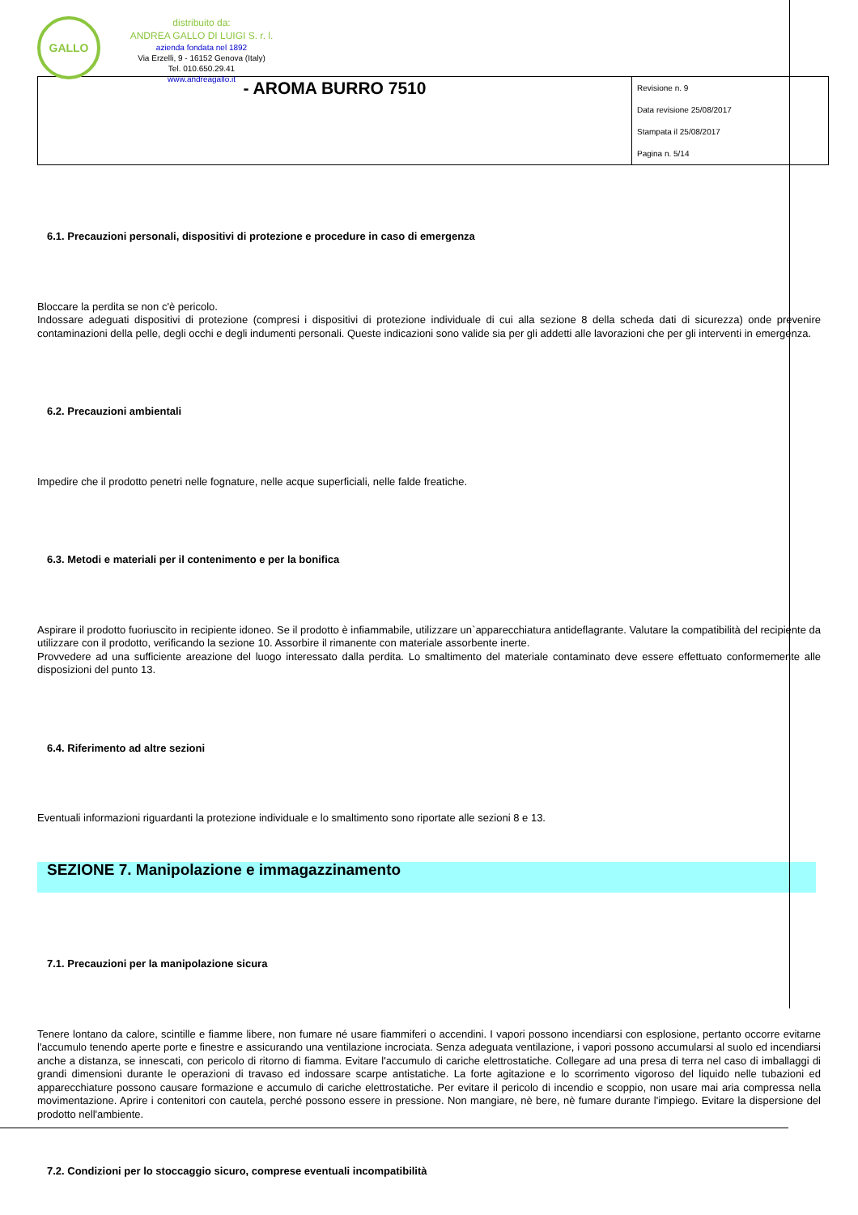GALLO
distribuito da:
ANDREA GALLO DI LUIGI S. r. l.
azienda fondata nel 1892
Via Erzelli, 9 - 16152 Genova (Italy)
Tel. 010.650.29.41
www.andreagallo.it
| - AROMA BURRO 7510 | Revisione n. 9 Data revisione 25/08/2017 Stampata il 25/08/2017 Pagina n. 5/14 |
6.1. Precauzioni personali, dispositivi di protezione e procedure in caso di emergenza
Bloccare la perdita se non c'è pericolo.
Indossare adeguati dispositivi di protezione (compresi i dispositivi di protezione individuale di cui alla sezione 8 della scheda dati di sicurezza) onde prevenire contaminazioni della pelle, degli occhi e degli indumenti personali. Queste indicazioni sono valide sia per gli addetti alle lavorazioni che per gli interventi in emergenza.
6.2. Precauzioni ambientali
Impedire che il prodotto penetri nelle fognature, nelle acque superficiali, nelle falde freatiche.
6.3. Metodi e materiali per il contenimento e per la bonifica
Aspirare il prodotto fuoriuscito in recipiente idoneo. Se il prodotto è infiammabile, utilizzare un`apparecchiatura antideflagrante. Valutare la compatibilità del recipiente da utilizzare con il prodotto, verificando la sezione 10. Assorbire il rimanente con materiale assorbente inerte.
Provvedere ad una sufficiente areazione del luogo interessato dalla perdita. Lo smaltimento del materiale contaminato deve essere effettuato conformemente alle disposizioni del punto 13.
6.4. Riferimento ad altre sezioni
Eventuali informazioni riguardanti la protezione individuale e lo smaltimento sono riportate alle sezioni 8 e 13.
SEZIONE 7. Manipolazione e immagazzinamento
7.1. Precauzioni per la manipolazione sicura
Tenere lontano da calore, scintille e fiamme libere, non fumare né usare fiammiferi o accendini. I vapori possono incendiarsi con esplosione, pertanto occorre evitarne l'accumulo tenendo aperte porte e finestre e assicurando una ventilazione incrociata. Senza adeguata ventilazione, i vapori possono accumularsi al suolo ed incendiarsi anche a distanza, se innescati, con pericolo di ritorno di fiamma. Evitare l'accumulo di cariche elettrostatiche. Collegare ad una presa di terra nel caso di imballaggi di grandi dimensioni durante le operazioni di travaso ed indossare scarpe antistatiche. La forte agitazione e lo scorrimento vigoroso del liquido nelle tubazioni ed apparecchiature possono causare formazione e accumulo di cariche elettrostatiche. Per evitare il pericolo di incendio e scoppio, non usare mai aria compressa nella movimentazione. Aprire i contenitori con cautela, perché possono essere in pressione. Non mangiare, nè bere, nè fumare durante l'impiego. Evitare la dispersione del prodotto nell'ambiente.
7.2. Condizioni per lo stoccaggio sicuro, comprese eventuali incompatibilità